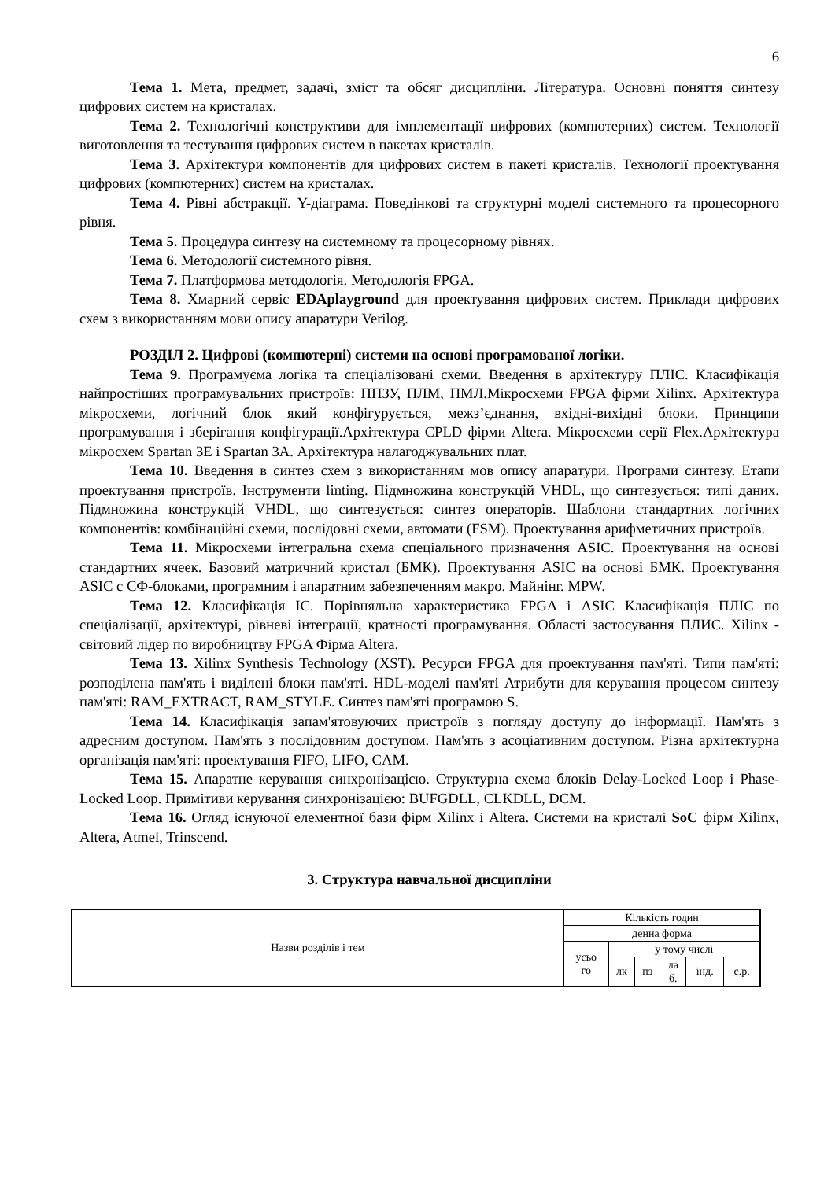6
Тема 1. Мета, предмет, задачі, зміст та обсяг дисципліни. Література. Основні поняття синтезу цифрових систем на кристалах.
Тема 2. Технологічні конструктиви для імплементації цифрових (компютерних) систем. Технології виготовлення та тестування цифрових систем в пакетах кристалів.
Тема 3. Архітектури компонентів для цифрових систем в пакеті кристалів. Технології проектування цифрових (компютерних) систем на кристалах.
Тема 4. Рівні абстракції. Y-діаграма. Поведінкові та структурні моделі системного та процесорного рівня.
Тема 5. Процедура синтезу на системному та процесорному рівнях.
Тема 6. Методології системного рівня.
Тема 7. Платформова методологія. Методологія FPGA.
Тема 8. Хмарний сервіс EDAplayground для проектування цифрових систем. Приклади цифрових схем з використанням мови опису апаратури Verilog.
РОЗДІЛ 2. Цифрові (компютерні) системи на основі програмованої логіки.
Тема 9. Програмуєма логіка та спеціалізовані схеми. Введення в архітектуру ПЛІС. Класифікація найпростіших програмувальних пристроїв: ППЗУ, ПЛМ, ПМЛ.Мікросхеми FPGA фірми Xilinx. Архітектура мікросхеми, логічний блок який конфігурується, межз’єднання, вхідні-вихідні блоки. Принципи програмування і зберігання конфігурації.Архітектура CPLD фірми Altera. Мікросхеми серії Flex.Архітектура мікросхем Spartan 3E і Spartan 3A. Архітектура налагоджувальних плат.
Тема 10. Введення в синтез схем з використанням мов опису апаратури. Програми синтезу. Етапи проектування пристроїв. Інструменти linting. Підмножина конструкцій VHDL, що синтезується: типі даних. Підмножина конструкцій VHDL, що синтезується: синтез операторів. Шаблони стандартних логічних компонентів: комбінаційні схеми, послідовні схеми, автомати (FSM). Проектування арифметичних пристроїв.
Тема 11. Мікросхеми інтегральна схема спеціального призначення ASIC. Проектування на основі стандартних ячеек. Базовий матричний кристал (БМК). Проектування ASIC на основі БМК. Проектування ASIC с СФ-блоками, програмним і апаратним забезпеченням макро. Майнінг. MPW.
Тема 12. Класифікація ІС. Порівняльна характеристика FPGA і ASIC Класифікація ПЛІС по спеціалізації, архітектурі, рівневі інтеграції, кратності програмування. Області застосування ПЛИС. Xilinx - світовий лідер по виробництву FPGA Фірма Altera.
Тема 13. Xilinx Synthesis Technology (XST). Ресурси FPGA для проектування пам'яті. Типи пам'яті: розподілена пам'ять і виділені блоки пам'яті. HDL-моделі пам'яті Атрибути для керування процесом синтезу пам'яті: RAM_EXTRACT, RAM_STYLE. Синтез пам'яті програмою S.
Тема 14. Класифікація запам'ятовуючих пристроїв з погляду доступу до інформації. Пам'ять з адресним доступом. Пам'ять з послідовним доступом. Пам'ять з асоціативним доступом. Різна архітектурна організація пам'яті: проектування FIFO, LIFO, CAM.
Тема 15. Апаратне керування синхронізацією. Структурна схема блоків Delay-Locked Loop і Phase-Locked Loop. Примітиви керування синхронізацією: BUFGDLL, CLKDLL, DCM.
Тема 16. Огляд існуючої елементної бази фірм Xilinx і Altera. Системи на кристалі SoC фірм Xilinx, Altera, Atmel, Trinscend.
3. Структура навчальної дисципліни
| Назви розділів і тем | Кількість годин | | | | | |
| | денна форма | | | | | |
| | усьо го | у тому числі | | | | |
| | | лк | пз | ла б. | інд. | с.р. |